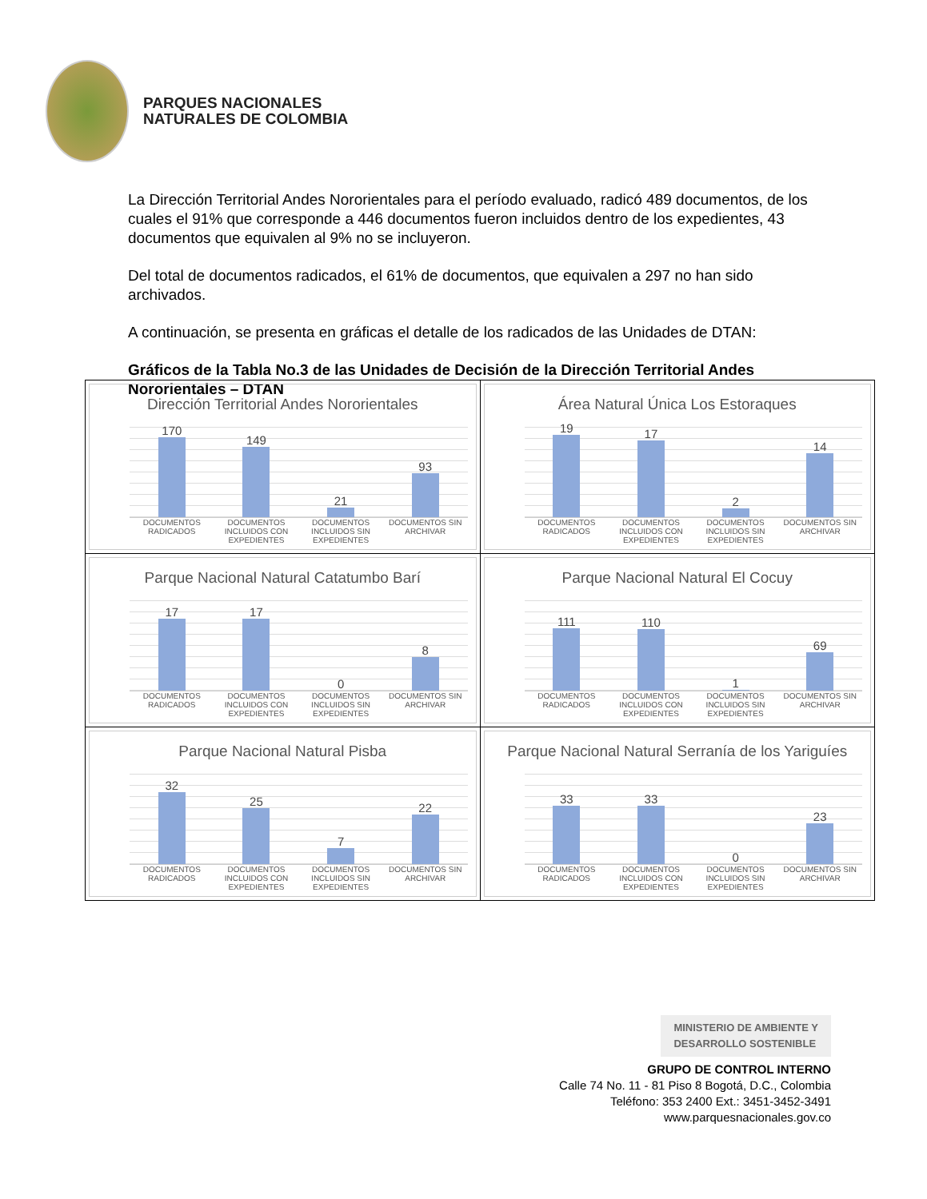PARQUES NACIONALES
NATURALES DE COLOMBIA
La Dirección Territorial Andes Nororientales para el período evaluado, radicó 489 documentos, de los cuales el 91% que corresponde a 446 documentos fueron incluidos dentro de los expedientes, 43 documentos que equivalen al 9% no se incluyeron.
Del total de documentos radicados, el 61% de documentos, que equivalen a 297 no han sido archivados.
A continuación, se presenta en gráficas el detalle de los radicados de las Unidades de DTAN:
Gráficos de la Tabla No.3 de las Unidades de Decisión de la Dirección Territorial Andes Nororientales – DTAN
| Dirección Territorial Andes Nororientales 170 149 21 93 DOCUMENTOS RADICADOS DOCUMENTOS INCLUIDOS CON EXPEDIENTES DOCUMENTOS INCLUIDOS SIN EXPEDIENTES DOCUMENTOS SIN ARCHIVAR | Área Natural Única Los Estoraques 19 17 2 14 DOCUMENTOS RADICADOS DOCUMENTOS INCLUIDOS CON EXPEDIENTES DOCUMENTOS INCLUIDOS SIN EXPEDIENTES DOCUMENTOS SIN ARCHIVAR |
| Parque Nacional Natural Catatumbo Barí 17 17 0 8 DOCUMENTOS RADICADOS DOCUMENTOS INCLUIDOS CON EXPEDIENTES DOCUMENTOS INCLUIDOS SIN EXPEDIENTES DOCUMENTOS SIN ARCHIVAR | Parque Nacional Natural El Cocuy 111 110 1 69 DOCUMENTOS RADICADOS DOCUMENTOS INCLUIDOS CON EXPEDIENTES DOCUMENTOS INCLUIDOS SIN EXPEDIENTES DOCUMENTOS SIN ARCHIVAR |
| Parque Nacional Natural Pisba 32 25 7 22 DOCUMENTOS RADICADOS DOCUMENTOS INCLUIDOS CON EXPEDIENTES DOCUMENTOS INCLUIDOS SIN EXPEDIENTES DOCUMENTOS SIN ARCHIVAR | Parque Nacional Natural Serranía de los Yariguíes 33 33 0 23 DOCUMENTOS RADICADOS DOCUMENTOS INCLUIDOS CON EXPEDIENTES DOCUMENTOS INCLUIDOS SIN EXPEDIENTES DOCUMENTOS SIN ARCHIVAR |
MINISTERIO DE AMBIENTE Y
DESARROLLO SOSTENIBLE
GRUPO DE CONTROL INTERNO
Calle 74 No. 11 - 81 Piso 8 Bogotá, D.C., Colombia
Teléfono: 353 2400 Ext.: 3451-3452-3491
www.parquesnacionales.gov.co